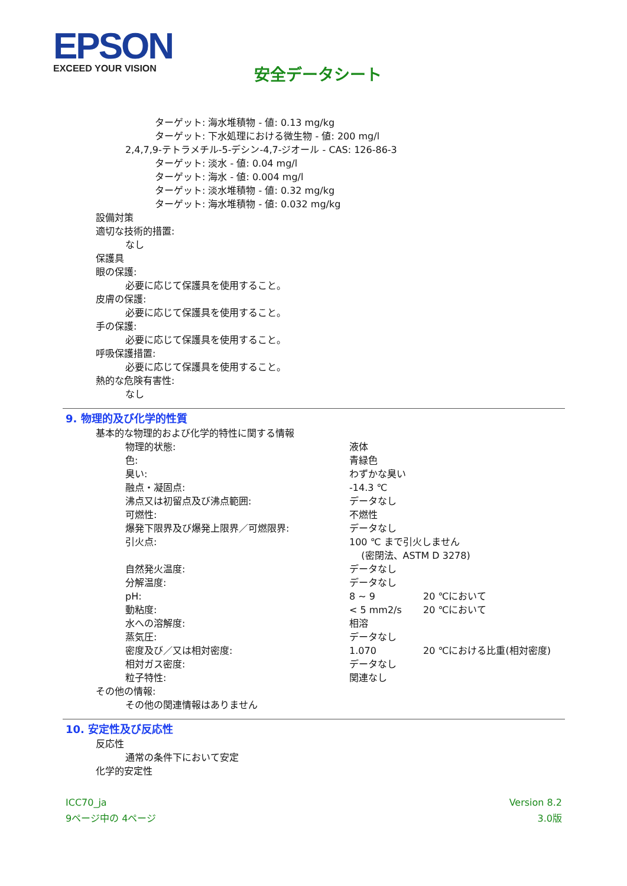EPSON
EXCEED YOUR VISION
安全データシート
ターゲット: 海水堆積物 - 値: 0.13 mg/kg
ターゲット: 下水処理における微生物 - 値: 200 mg/l
2,4,7,9-テトラメチル-5-デシン-4,7-ジオール - CAS: 126-86-3
ターゲット: 淡水 - 値: 0.04 mg/l
ターゲット: 海水 - 値: 0.004 mg/l
ターゲット: 淡水堆積物 - 値: 0.32 mg/kg
ターゲット: 海水堆積物 - 値: 0.032 mg/kg
設備対策
適切な技術的措置:
なし
保護具
眼の保護:
必要に応じて保護具を使用すること。
皮膚の保護:
必要に応じて保護具を使用すること。
手の保護:
必要に応じて保護具を使用すること。
呼吸保護措置:
必要に応じて保護具を使用すること。
熱的な危険有害性:
なし
9. 物理的及び化学的性質
基本的な物理的および化学的特性に関する情報
| 物理的状態: | 液体 | |
| 色: | 青緑色 | |
| 臭い: | わずかな臭い | |
| 融点・凝固点: | -14.3 ℃ | |
| 沸点又は初留点及び沸点範囲: | データなし | |
| 可燃性: | 不燃性 | |
| 爆発下限界及び爆発上限界／可燃限界: | データなし | |
| 引火点: | 100 ℃ まで引火しません (密閉法、ASTM D 3278) | |
| 自然発火温度: | データなし | |
| 分解温度: | データなし | |
| pH: | 8 ~ 9 | 20 ℃において |
| 動粘度: | < 5 mm2/s | 20 ℃において |
| 水への溶解度: | 相溶 | |
| 蒸気圧: | データなし | |
| 密度及び／又は相対密度: | 1.070 | 20 ℃における比重(相対密度) |
| 相対ガス密度: | データなし | |
| 粒子特性: | 関連なし | |
その他の情報:
その他の関連情報はありません
10. 安定性及び反応性
反応性
通常の条件下において安定
化学的安定性
ICC70_ja
9ページ中の 4ページ
Version 8.2
3.0版